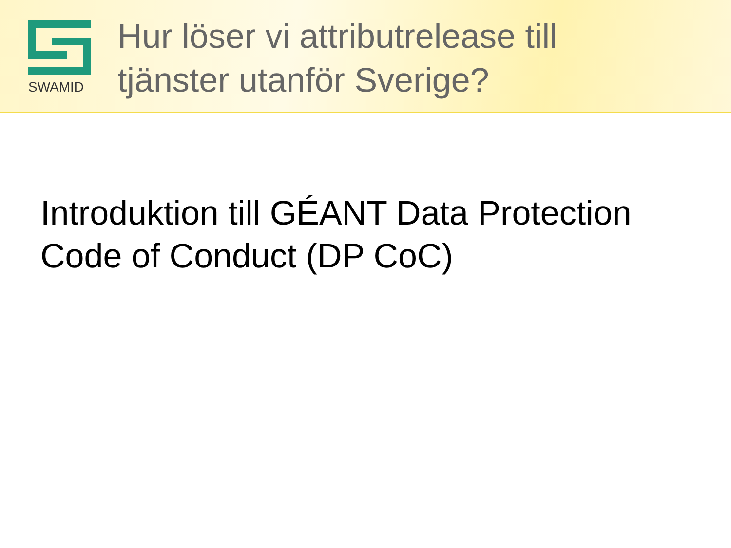SWAMID
Hur löser vi attributrelease till
tjänster utanför Sverige?
Introduktion till GÉANT Data Protection
Code of Conduct (DP CoC)